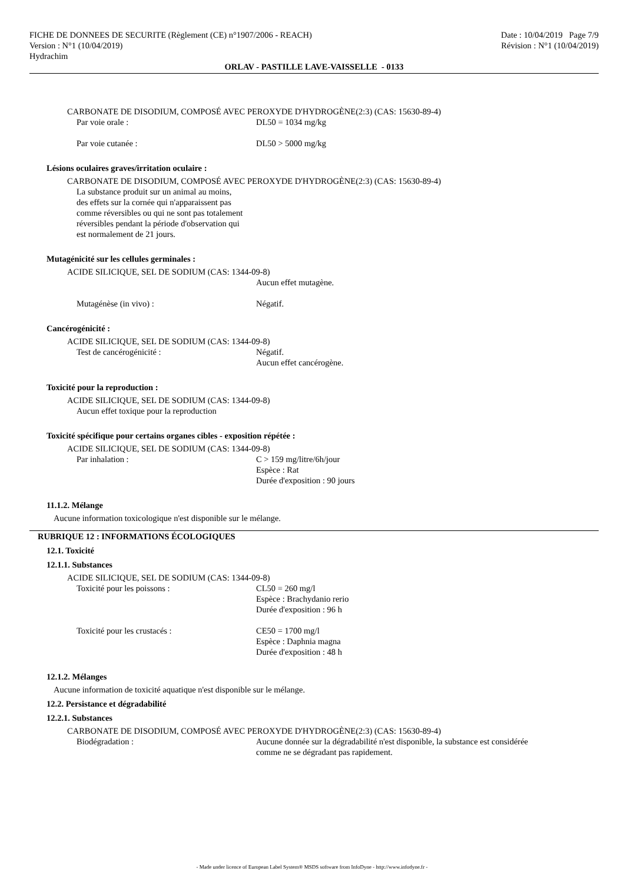FICHE DE DONNEES DE SECURITE (Règlement (CE) n°1907/2006 - REACH)
Version : N°1 (10/04/2019)
Hydrachim
Date : 10/04/2019 Page 7/9
Révision : N°1 (10/04/2019)
ORLAV - PASTILLE LAVE-VAISSELLE - 0133
CARBONATE DE DISODIUM, COMPOSÉ AVEC PEROXYDE D'HYDROGÈNE(2:3) (CAS: 15630-89-4)
Par voie orale : DL50 = 1034 mg/kg
Par voie cutanée : DL50 > 5000 mg/kg
Lésions oculaires graves/irritation oculaire :
CARBONATE DE DISODIUM, COMPOSÉ AVEC PEROXYDE D'HYDROGÈNE(2:3) (CAS: 15630-89-4)
La substance produit sur un animal au moins,
des effets sur la cornée qui n'apparaissent pas
comme réversibles ou qui ne sont pas totalement
réversibles pendant la période d'observation qui
est normalement de 21 jours.
Mutagénicité sur les cellules germinales :
ACIDE SILICIQUE, SEL DE SODIUM (CAS: 1344-09-8)
Aucun effet mutagène.
Mutagénèse (in vivo) : Négatif.
Cancérogénicité :
ACIDE SILICIQUE, SEL DE SODIUM (CAS: 1344-09-8)
Test de cancérogénicité : Négatif.
Aucun effet cancérogène.
Toxicité pour la reproduction :
ACIDE SILICIQUE, SEL DE SODIUM (CAS: 1344-09-8)
Aucun effet toxique pour la reproduction
Toxicité spécifique pour certains organes cibles - exposition répétée :
ACIDE SILICIQUE, SEL DE SODIUM (CAS: 1344-09-8)
Par inhalation : C > 159 mg/litre/6h/jour
Espèce : Rat
Durée d'exposition : 90 jours
11.1.2. Mélange
Aucune information toxicologique n'est disponible sur le mélange.
RUBRIQUE 12 : INFORMATIONS ÉCOLOGIQUES
12.1. Toxicité
12.1.1. Substances
ACIDE SILICIQUE, SEL DE SODIUM (CAS: 1344-09-8)
Toxicité pour les poissons : CL50 = 260 mg/l
Espèce : Brachydanio rerio
Durée d'exposition : 96 h
Toxicité pour les crustacés : CE50 = 1700 mg/l
Espèce : Daphnia magna
Durée d'exposition : 48 h
12.1.2. Mélanges
Aucune information de toxicité aquatique n'est disponible sur le mélange.
12.2. Persistance et dégradabilité
12.2.1. Substances
CARBONATE DE DISODIUM, COMPOSÉ AVEC PEROXYDE D'HYDROGÈNE(2:3) (CAS: 15630-89-4)
Biodégradation : Aucune donnée sur la dégradabilité n'est disponible, la substance est considérée
comme ne se dégradant pas rapidement.
- Made under licence of European Label System® MSDS software from InfoDyne - http://www.infodyne.fr -